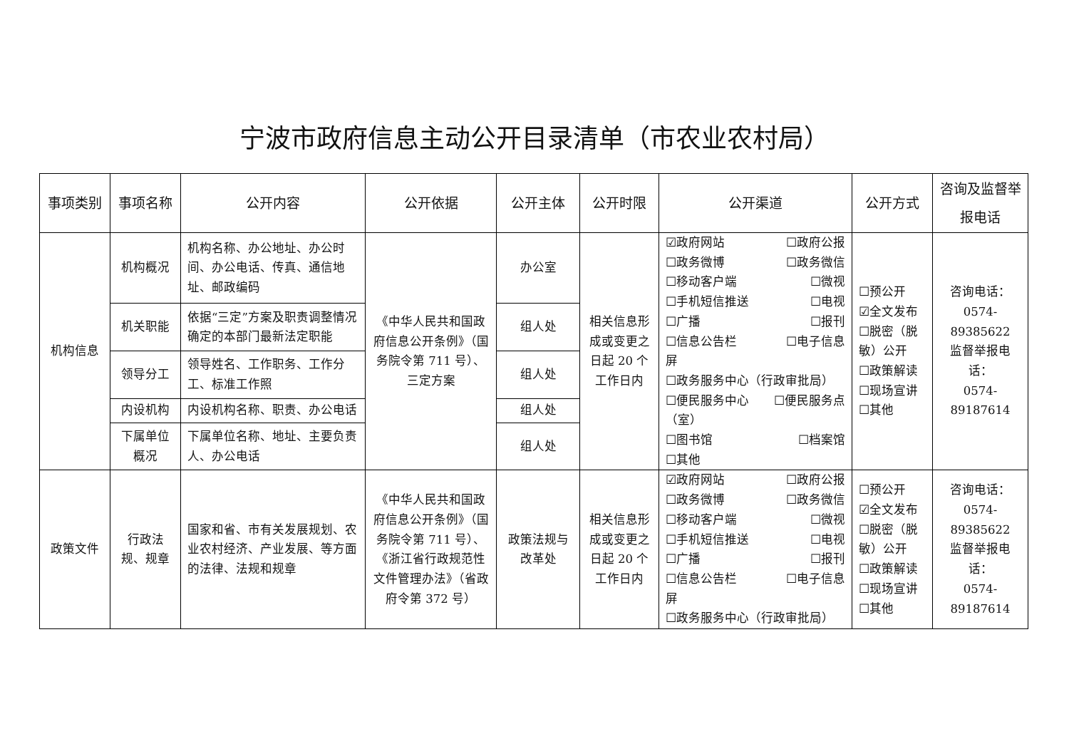宁波市政府信息主动公开目录清单（市农业农村局）
| 事项类别 | 事项名称 | 公开内容 | 公开依据 | 公开主体 | 公开时限 | 公开渠道 | 公开方式 | 咨询及监督举报电话 |
| --- | --- | --- | --- | --- | --- | --- | --- | --- |
| 机构信息 | 机构概况 | 机构名称、办公地址、办公时间、办公电话、传真、通信地址、邮政编码 | 《中华人民共和国政府信息公开条例》（国务院令第 711 号）、三定方案 | 办公室 | 相关信息形成或变更之日起 20 个工作日内 | ☑政府网站 ☐政府公报 ☐政务微博 ☐政务微信 ☐移动客户端 ☐微视 ☐手机短信推送 ☐电视 ☐广播 ☐报刊 ☐信息公告栏 ☐电子信息 屏 ☐政务服务中心（行政审批局） ☐便民服务中心 ☐便民服务点 （室） ☐图书馆 ☐档案馆 ☐其他 | ☐预公开 ☑全文发布 ☐脱密（脱敏）公开 ☐政策解读 ☐现场宣讲 ☐其他 | 咨询电话： 0574-89385622 监督举报电话： 0574-89187614 |
| | 机关职能 | 依据“三定”方案及职责调整情况确定的本部门最新法定职能 | | 组人处 | | | | |
| | 领导分工 | 领导姓名、工作职务、工作分工、标准工作照 | | 组人处 | | | | |
| | 内设机构 | 内设机构名称、职责、办公电话 | | 组人处 | | | | |
| | 下属单位概况 | 下属单位名称、地址、主要负责人、办公电话 | | 组人处 | | | | |
| 政策文件 | 行政法规、规章 | 国家和省、市有关发展规划、农业农村经济、产业发展、等方面的法律、法规和规章 | 《中华人民共和国政府信息公开条例》（国务院令第 711 号）、《浙江省行政规范性文件管理办法》（省政府令第 372 号） | 政策法规与改革处 | 相关信息形成或变更之日起 20 个工作日内 | ☑政府网站 ☐政府公报 ☐政务微博 ☐政务微信 ☐移动客户端 ☐微视 ☐手机短信推送 ☐电视 ☐广播 ☐报刊 ☐信息公告栏 ☐电子信息 屏 ☐政务服务中心（行政审批局） | ☐预公开 ☑全文发布 ☐脱密（脱敏）公开 ☐政策解读 ☐现场宣讲 ☐其他 | 咨询电话： 0574-89385622 监督举报电话： 0574-89187614 |